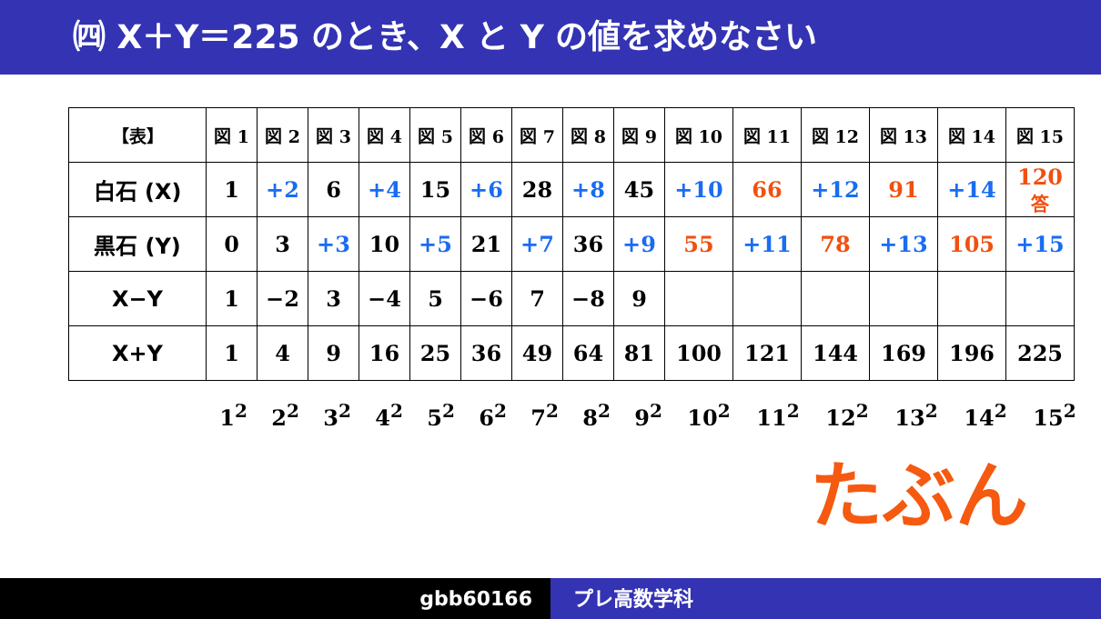㈣ X＋Y＝225 のとき、X と Y の値を求めなさい
| 【表】 | 図 1 | 図 2 | 図 3 | 図 4 | 図 5 | 図 6 | 図 7 | 図 8 | 図 9 | 図 10 | 図 11 | 図 12 | 図 13 | 図 14 | 図 15 |
| --- | --- | --- | --- | --- | --- | --- | --- | --- | --- | --- | --- | --- | --- | --- | --- |
| 白石 (X) | 1 | +2 | 6 | +4 | 15 | +6 | 28 | +8 | 45 | +10 | 66 | +12 | 91 | +14 | 120 答 |
| 黒石 (Y) | 0 | 3 | +3 | 10 | +5 | 21 | +7 | 36 | +9 | 55 | +11 | 78 | +13 | 105 | +15 |
| X−Y | 1 | −2 | 3 | −4 | 5 | −6 | 7 | −8 | 9 | | | | | | |
| X+Y | 1 | 4 | 9 | 16 | 25 | 36 | 49 | 64 | 81 | 100 | 121 | 144 | 169 | 196 | 225 |
1<sup>2</sup> 2<sup>2</sup> 3<sup>2</sup> 4<sup>2</sup> 5<sup>2</sup> 6<sup>2</sup> 7<sup>2</sup> 8<sup>2</sup> 9<sup>2</sup> 10<sup>2</sup> 11<sup>2</sup> 12<sup>2</sup> 13<sup>2</sup> 14<sup>2</sup> 15<sup>2</sup>
たぶん
gbb60166 プレ高数学科